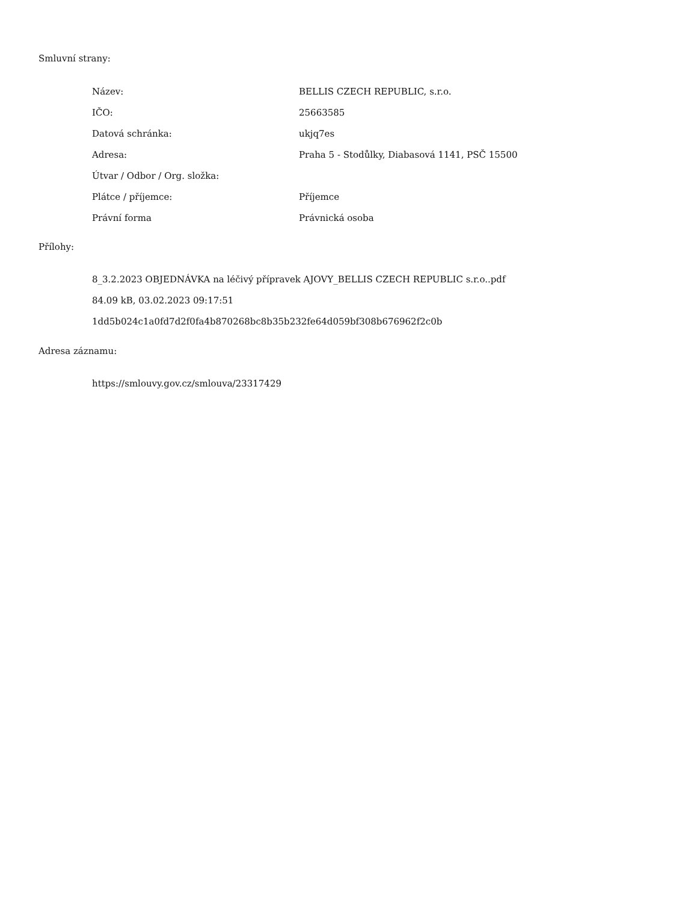Smluvní strany:
| Název: | BELLIS CZECH REPUBLIC, s.r.o. |
| IČO: | 25663585 |
| Datová schránka: | ukjq7es |
| Adresa: | Praha 5 - Stodůlky, Diabasová 1141, PSČ 15500 |
| Útvar / Odbor / Org. složka: | |
| Plátce / příjemce: | Příjemce |
| Právní forma | Právnická osoba |
Přílohy:
8_3.2.2023 OBJEDNÁVKA na léčivý přípravek AJOVY_BELLIS CZECH REPUBLIC s.r.o..pdf
84.09 kB, 03.02.2023 09:17:51
1dd5b024c1a0fd7d2f0fa4b870268bc8b35b232fe64d059bf308b676962f2c0b
Adresa záznamu:
https://smlouvy.gov.cz/smlouva/23317429